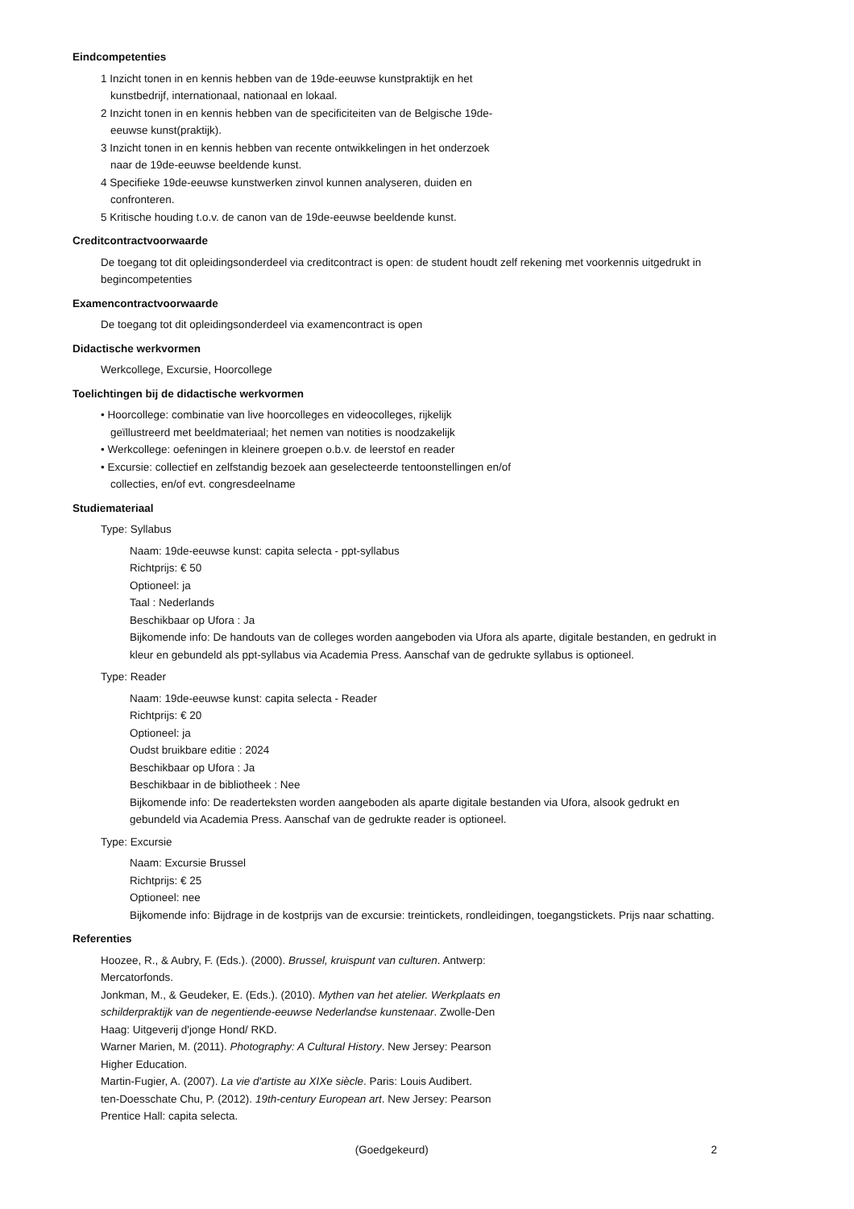Eindcompetenties
1 Inzicht tonen in en kennis hebben van de 19de-eeuwse kunstpraktijk en het kunstbedrijf, internationaal, nationaal en lokaal.
2 Inzicht tonen in en kennis hebben van de specificiteiten van de Belgische 19de-eeuwse kunst(praktijk).
3 Inzicht tonen in en kennis hebben van recente ontwikkelingen in het onderzoek naar de 19de-eeuwse beeldende kunst.
4 Specifieke 19de-eeuwse kunstwerken zinvol kunnen analyseren, duiden en confronteren.
5 Kritische houding t.o.v. de canon van de 19de-eeuwse beeldende kunst.
Creditcontractvoorwaarde
De toegang tot dit opleidingsonderdeel via creditcontract is open: de student houdt zelf rekening met voorkennis uitgedrukt in begincompetenties
Examencontractvoorwaarde
De toegang tot dit opleidingsonderdeel via examencontract is open
Didactische werkvormen
Werkcollege, Excursie, Hoorcollege
Toelichtingen bij de didactische werkvormen
• Hoorcollege: combinatie van live hoorcolleges en videocolleges, rijkelijk geïllustreerd met beeldmateriaal; het nemen van notities is noodzakelijk
• Werkcollege: oefeningen in kleinere groepen o.b.v. de leerstof en reader
• Excursie: collectief en zelfstandig bezoek aan geselecteerde tentoonstellingen en/of collecties, en/of evt. congresdeelname
Studiemateriaal
Type: Syllabus
Naam: 19de-eeuwse kunst: capita selecta - ppt-syllabus
Richtprijs: € 50
Optioneel: ja
Taal : Nederlands
Beschikbaar op Ufora : Ja
Bijkomende info: De handouts van de colleges worden aangeboden via Ufora als aparte, digitale bestanden, en gedrukt in kleur en gebundeld als ppt-syllabus via Academia Press. Aanschaf van de gedrukte syllabus is optioneel.
Type: Reader
Naam: 19de-eeuwse kunst: capita selecta - Reader
Richtprijs: € 20
Optioneel: ja
Oudst bruikbare editie : 2024
Beschikbaar op Ufora : Ja
Beschikbaar in de bibliotheek : Nee
Bijkomende info: De readerteksten worden aangeboden als aparte digitale bestanden via Ufora, alsook gedrukt en gebundeld via Academia Press. Aanschaf van de gedrukte reader is optioneel.
Type: Excursie
Naam: Excursie Brussel
Richtprijs: € 25
Optioneel: nee
Bijkomende info: Bijdrage in de kostprijs van de excursie: treintickets, rondleidingen, toegangstickets. Prijs naar schatting.
Referenties
Hoozee, R., & Aubry, F. (Eds.). (2000). Brussel, kruispunt van culturen. Antwerp: Mercatorfonds.
Jonkman, M., & Geudeker, E. (Eds.). (2010). Mythen van het atelier. Werkplaats en schilderpraktijk van de negentiende-eeuwse Nederlandse kunstenaar. Zwolle-Den Haag: Uitgeverij d'jonge Hond/ RKD.
Warner Marien, M. (2011). Photography: A Cultural History. New Jersey: Pearson Higher Education.
Martin-Fugier, A. (2007). La vie d'artiste au XIXe siècle. Paris: Louis Audibert.
ten-Doesschate Chu, P. (2012). 19th-century European art. New Jersey: Pearson Prentice Hall: capita selecta.
(Goedgekeurd) 2